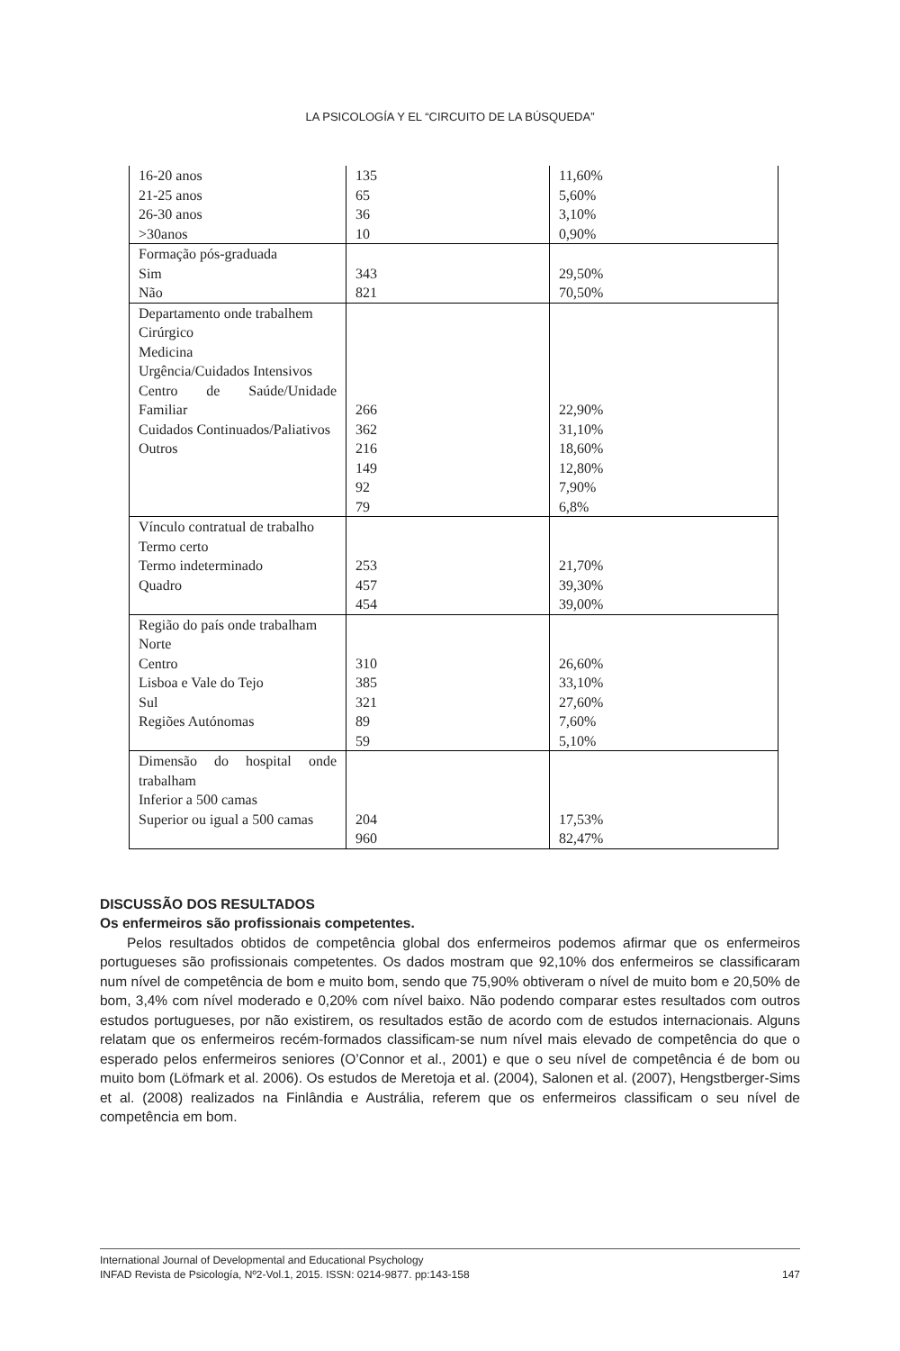LA PSICOLOGÍA Y EL “CIRCUITO DE LA BÚSQUEDA”
| 16-20 anos 21-25 anos 26-30 anos >30anos | 135 65 36 10 | 11,60% 5,60% 3,10% 0,90% |
| Formação pós-graduada Sim Não | 343 821 | 29,50% 70,50% |
| Departamento onde trabalhem Cirúrgico Medicina Urgência/Cuidados Intensivos Centro de Saúde/Unidade Familiar Cuidados Continuados/Paliativos Outros | 266 362 216 149 92 79 | 22,90% 31,10% 18,60% 12,80% 7,90% 6,8% |
| Vínculo contratual de trabalho Termo certo Termo indeterminado Quadro | 253 457 454 | 21,70% 39,30% 39,00% |
| Região do país onde trabalham Norte Centro Lisboa e Vale do Tejo Sul Regiões Autónomas | 310 385 321 89 59 | 26,60% 33,10% 27,60% 7,60% 5,10% |
| Dimensão do hospital onde trabalham Inferior a 500 camas Superior ou igual a 500 camas | 204 960 | 17,53% 82,47% |
DISCUSSÃO DOS RESULTADOS
Os enfermeiros são profissionais competentes.
Pelos resultados obtidos de competência global dos enfermeiros podemos afirmar que os enfermeiros portugueses são profissionais competentes. Os dados mostram que 92,10% dos enfermeiros se classificaram num nível de competência de bom e muito bom, sendo que 75,90% obtiveram o nível de muito bom e 20,50% de bom, 3,4% com nível moderado e 0,20% com nível baixo. Não podendo comparar estes resultados com outros estudos portugueses, por não existirem, os resultados estão de acordo com de estudos internacionais. Alguns relatam que os enfermeiros recém-formados classificam-se num nível mais elevado de competência do que o esperado pelos enfermeiros seniores (O’Connor et al., 2001) e que o seu nível de competência é de bom ou muito bom (Löfmark et al. 2006). Os estudos de Meretoja et al. (2004), Salonen et al. (2007), Hengstberger-Sims et al. (2008) realizados na Finlândia e Austrália, referem que os enfermeiros classificam o seu nível de competência em bom.
International Journal of Developmental and Educational Psychology
INFAD Revista de Psicología, Nº2-Vol.1, 2015. ISSN: 0214-9877. pp:143-158 147